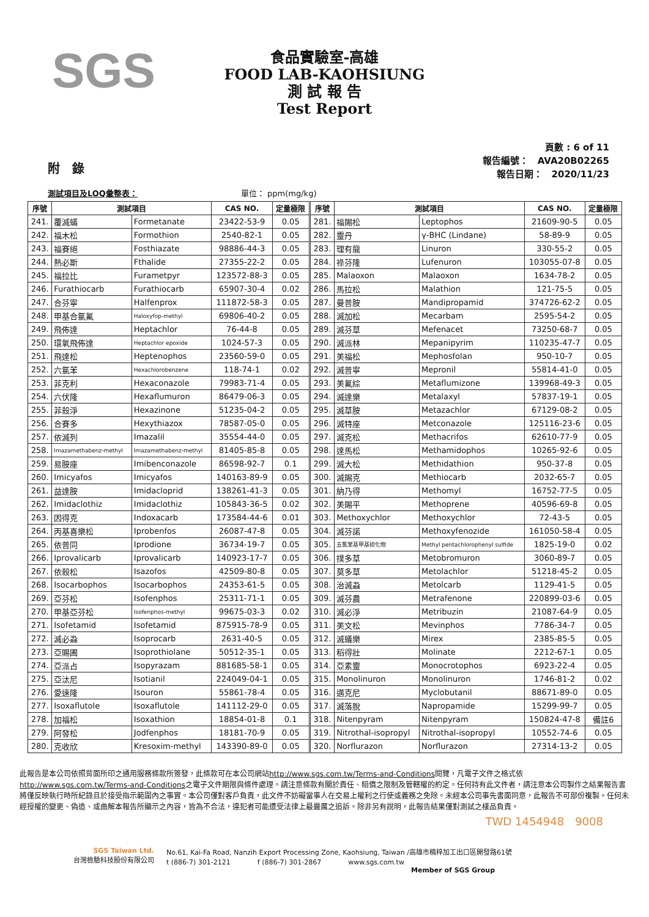SGS
食品實驗室-高雄
FOOD LAB-KAOHSIUNG
測 試 報 告
Test Report
附　錄
頁數 : 6 of 11
報告編號：　AVA20B02265
報告日期：　2020/11/23
測試項目及LOQ彙整表：　　　　　　　　　　　　　單位： ppm(mg/kg)
| 序號 | 測試項目 | | CAS NO. | 定量極限 | 序號 | 測試項目 | | CAS NO. | 定量極限 |
| --- | --- | --- | --- | --- | --- | --- | --- | --- | --- |
| 241. | 覆滅蟎 | Formetanate | 23422-53-9 | 0.05 | 281. | 福賜松 | Leptophos | 21609-90-5 | 0.05 |
| 242. | 福木松 | Formothion | 2540-82-1 | 0.05 | 282. | 靈丹 | γ-BHC (Lindane) | 58-89-9 | 0.05 |
| 243. | 福賽絕 | Fosthiazate | 98886-44-3 | 0.05 | 283. | 理有龍 | Linuron | 330-55-2 | 0.05 |
| 244. | 熱必斯 | Fthalide | 27355-22-2 | 0.05 | 284. | 祿芬隆 | Lufenuron | 103055-07-8 | 0.05 |
| 245. | 福拉比 | Furametpyr | 123572-88-3 | 0.05 | 285. | Malaoxon | Malaoxon | 1634-78-2 | 0.05 |
| 246. | Furathiocarb | Furathiocarb | 65907-30-4 | 0.02 | 286. | 馬拉松 | Malathion | 121-75-5 | 0.05 |
| 247. | 合芬寧 | Halfenprox | 111872-58-3 | 0.05 | 287. | 曼普胺 | Mandipropamid | 374726-62-2 | 0.05 |
| 248. | 甲基合氯氟 | Haloxyfop-methyl | 69806-40-2 | 0.05 | 288. | 滅加松 | Mecarbam | 2595-54-2 | 0.05 |
| 249. | 飛佈達 | Heptachlor | 76-44-8 | 0.05 | 289. | 滅芬草 | Mefenacet | 73250-68-7 | 0.05 |
| 250. | 環氧飛佈達 | Heptachlor epoxide | 1024-57-3 | 0.05 | 290. | 滅派林 | Mepanipyrim | 110235-47-7 | 0.05 |
| 251. | 飛達松 | Heptenophos | 23560-59-0 | 0.05 | 291. | 美福松 | Mephosfolan | 950-10-7 | 0.05 |
| 252. | 六氯苯 | Hexachlorobenzene | 118-74-1 | 0.02 | 292. | 滅普寧 | Mepronil | 55814-41-0 | 0.05 |
| 253. | 菲克利 | Hexaconazole | 79983-71-4 | 0.05 | 293. | 美氟綜 | Metaflumizone | 139968-49-3 | 0.05 |
| 254. | 六伏隆 | Hexaflumuron | 86479-06-3 | 0.05 | 294. | 滅達樂 | Metalaxyl | 57837-19-1 | 0.05 |
| 255. | 菲殺淨 | Hexazinone | 51235-04-2 | 0.05 | 295. | 滅草胺 | Metazachlor | 67129-08-2 | 0.05 |
| 256. | 合賽多 | Hexythiazox | 78587-05-0 | 0.05 | 296. | 滅特座 | Metconazole | 125116-23-6 | 0.05 |
| 257. | 依滅列 | Imazalil | 35554-44-0 | 0.05 | 297. | 滅克松 | Methacrifos | 62610-77-9 | 0.05 |
| 258. | Imazamethabenz-methyl | Imazamethabenz-methyl | 81405-85-8 | 0.05 | 298. | 達馬松 | Methamidophos | 10265-92-6 | 0.05 |
| 259. | 易胺座 | Imibenconazole | 86598-92-7 | 0.1 | 299. | 滅大松 | Methidathion | 950-37-8 | 0.05 |
| 260. | Imicyafos | Imicyafos | 140163-89-9 | 0.05 | 300. | 滅賜克 | Methiocarb | 2032-65-7 | 0.05 |
| 261. | 益達胺 | Imidacloprid | 138261-41-3 | 0.05 | 301. | 納乃得 | Methomyl | 16752-77-5 | 0.05 |
| 262. | Imidaclothiz | Imidaclothiz | 105843-36-5 | 0.02 | 302. | 美賜平 | Methoprene | 40596-69-8 | 0.05 |
| 263. | 因得克 | Indoxacarb | 173584-44-6 | 0.01 | 303. | Methoxychlor | Methoxychlor | 72-43-5 | 0.05 |
| 264. | 丙基喜樂松 | Iprobenfos | 26087-47-8 | 0.05 | 304. | 滅芬諾 | Methoxyfenozide | 161050-58-4 | 0.05 |
| 265. | 依普同 | Iprodione | 36734-19-7 | 0.05 | 305. | 五氯苯基甲基硫化物 | Methyl pentachlorophenyl sulfide | 1825-19-0 | 0.02 |
| 266. | Iprovalicarb | Iprovalicarb | 140923-17-7 | 0.05 | 306. | 撲多草 | Metobromuron | 3060-89-7 | 0.05 |
| 267. | 依殺松 | Isazofos | 42509-80-8 | 0.05 | 307. | 莫多草 | Metolachlor | 51218-45-2 | 0.05 |
| 268. | Isocarbophos | Isocarbophos | 24353-61-5 | 0.05 | 308. | 治滅蝨 | Metolcarb | 1129-41-5 | 0.05 |
| 269. | 亞芬松 | Isofenphos | 25311-71-1 | 0.05 | 309. | 滅芬農 | Metrafenone | 220899-03-6 | 0.05 |
| 270. | 甲基亞芬松 | Isofenphos-methyl | 99675-03-3 | 0.02 | 310. | 滅必淨 | Metribuzin | 21087-64-9 | 0.05 |
| 271. | Isofetamid | Isofetamid | 875915-78-9 | 0.05 | 311. | 美文松 | Mevinphos | 7786-34-7 | 0.05 |
| 272. | 滅必蝨 | Isoprocarb | 2631-40-5 | 0.05 | 312. | 滅蟻樂 | Mirex | 2385-85-5 | 0.05 |
| 273. | 亞賜圃 | Isoprothiolane | 50512-35-1 | 0.05 | 313. | 稻得壯 | Molinate | 2212-67-1 | 0.05 |
| 274. | 亞派占 | Isopyrazam | 881685-58-1 | 0.05 | 314. | 亞素靈 | Monocrotophos | 6923-22-4 | 0.05 |
| 275. | 亞汰尼 | Isotianil | 224049-04-1 | 0.05 | 315. | Monolinuron | Monolinuron | 1746-81-2 | 0.02 |
| 276. | 愛速隆 | Isouron | 55861-78-4 | 0.05 | 316. | 邁克尼 | Myclobutanil | 88671-89-0 | 0.05 |
| 277. | Isoxaflutole | Isoxaflutole | 141112-29-0 | 0.05 | 317. | 滅落脫 | Napropamide | 15299-99-7 | 0.05 |
| 278. | 加福松 | Isoxathion | 18854-01-8 | 0.1 | 318. | Nitenpyram | Nitenpyram | 150824-47-8 | 備註6 |
| 279. | 阿發松 | Jodfenphos | 18181-70-9 | 0.05 | 319. | Nitrothal-isopropyl | Nitrothal-isopropyl | 10552-74-6 | 0.05 |
| 280. | 克收欣 | Kresoxim-methyl | 143390-89-0 | 0.05 | 320. | Norflurazon | Norflurazon | 27314-13-2 | 0.05 |
此報告是本公司依照背面所印之通用服務條款所簽發，此條款可在本公司網站http://www.sgs.com.tw/Terms-and-Conditions閱覽，凡電子文件之格式依http://www.sgs.com.tw/Terms-and-Conditions之電子文件期限與條件處理。請注意條款有關於責任、賠償之限制及管轄權的約定。任何持有此文件者，請注意本公司製作之結果報告書將僅反映執行時所紀錄且於接受指示範圍內之事實。本公司僅對客戶負責，此文件不妨礙當事人在交易上權利之行使或義務之免除。未經本公司事先書面同意，此報告不可部份複製。任何未經授權的變更、偽造、或曲解本報告所顯示之內容，皆為不合法，違犯者可能遭受法律上最嚴厲之追訴。除非另有說明，此報告結果僅對測試之樣品負責。
TWD 1454948　9008
SGS Taiwan Ltd.
台灣檢驗科技股份有限公司
No.61, Kai-Fa Road, Nanzih Export Processing Zone, Kaohsiung, Taiwan /高雄市楠梓加工出口區開發路61號
t (886-7) 301-2121　　　　f (886-7) 301-2867　　　　www.sgs.com.tw
Member of SGS Group